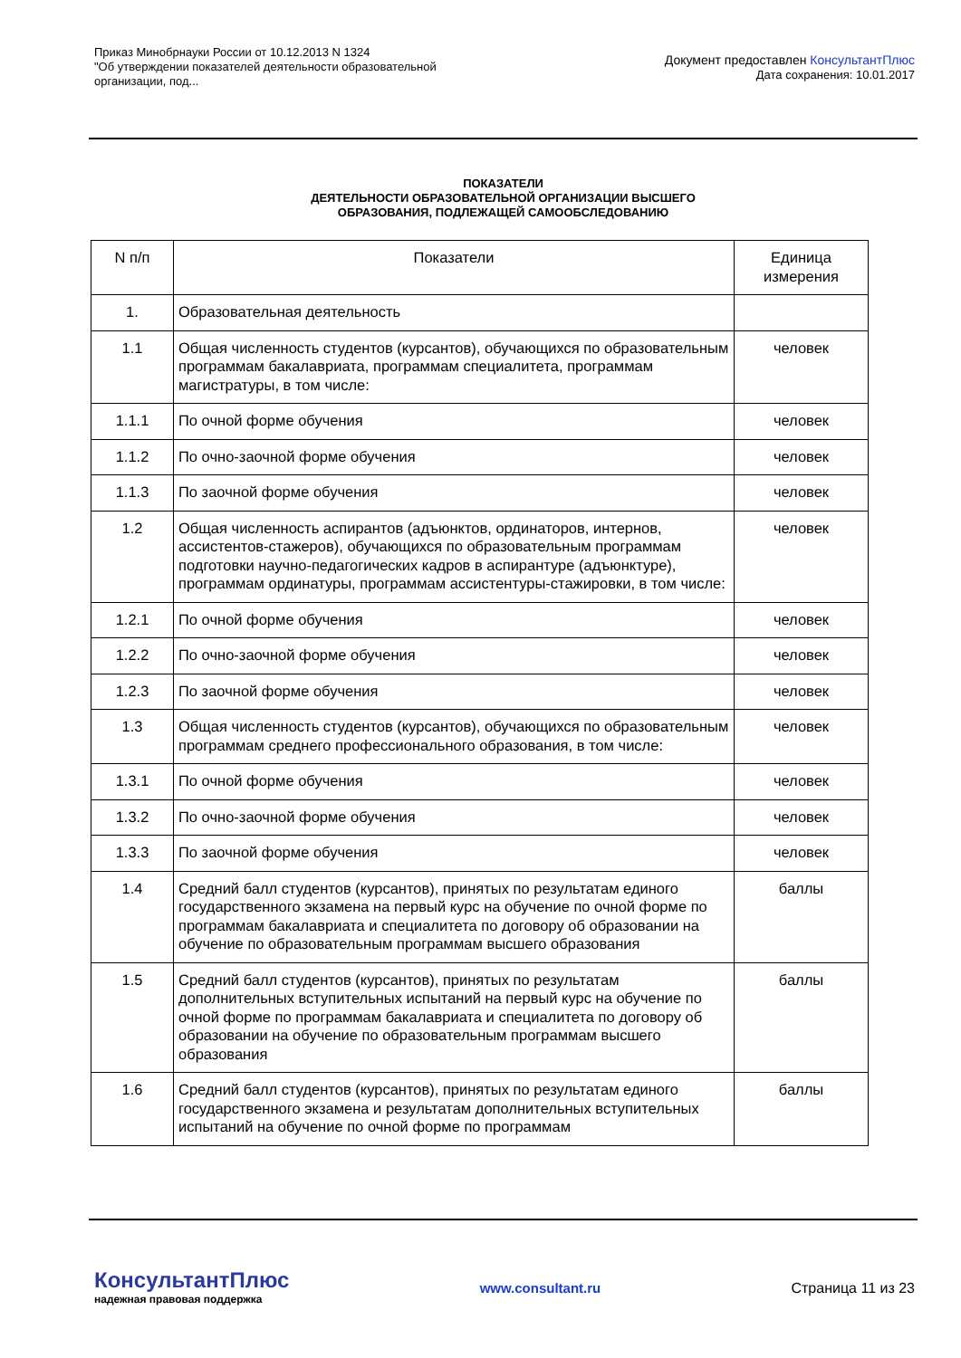Приказ Минобрнауки России от 10.12.2013 N 1324
"Об утверждении показателей деятельности образовательной
организации, под...
Документ предоставлен КонсультантПлюс
Дата сохранения: 10.01.2017
ПОКАЗАТЕЛИ
ДЕЯТЕЛЬНОСТИ ОБРАЗОВАТЕЛЬНОЙ ОРГАНИЗАЦИИ ВЫСШЕГО
ОБРАЗОВАНИЯ, ПОДЛЕЖАЩЕЙ САМООБСЛЕДОВАНИЮ
| N п/п | Показатели | Единица измерения |
| --- | --- | --- |
| 1. | Образовательная деятельность | |
| 1.1 | Общая численность студентов (курсантов), обучающихся по образовательным программам бакалавриата, программам специалитета, программам магистратуры, в том числе: | человек |
| 1.1.1 | По очной форме обучения | человек |
| 1.1.2 | По очно-заочной форме обучения | человек |
| 1.1.3 | По заочной форме обучения | человек |
| 1.2 | Общая численность аспирантов (адъюнктов, ординаторов, интернов, ассистентов-стажеров), обучающихся по образовательным программам подготовки научно-педагогических кадров в аспирантуре (адъюнктуре), программам ординатуры, программам ассистентуры-стажировки, в том числе: | человек |
| 1.2.1 | По очной форме обучения | человек |
| 1.2.2 | По очно-заочной форме обучения | человек |
| 1.2.3 | По заочной форме обучения | человек |
| 1.3 | Общая численность студентов (курсантов), обучающихся по образовательным программам среднего профессионального образования, в том числе: | человек |
| 1.3.1 | По очной форме обучения | человек |
| 1.3.2 | По очно-заочной форме обучения | человек |
| 1.3.3 | По заочной форме обучения | человек |
| 1.4 | Средний балл студентов (курсантов), принятых по результатам единого государственного экзамена на первый курс на обучение по очной форме по программам бакалавриата и специалитета по договору об образовании на обучение по образовательным программам высшего образования | баллы |
| 1.5 | Средний балл студентов (курсантов), принятых по результатам дополнительных вступительных испытаний на первый курс на обучение по очной форме по программам бакалавриата и специалитета по договору об образовании на обучение по образовательным программам высшего образования | баллы |
| 1.6 | Средний балл студентов (курсантов), принятых по результатам единого государственного экзамена и результатам дополнительных вступительных испытаний на обучение по очной форме по программам | баллы |
КонсультантПлюс
надежная правовая поддержка
www.consultant.ru Страница 11 из 23